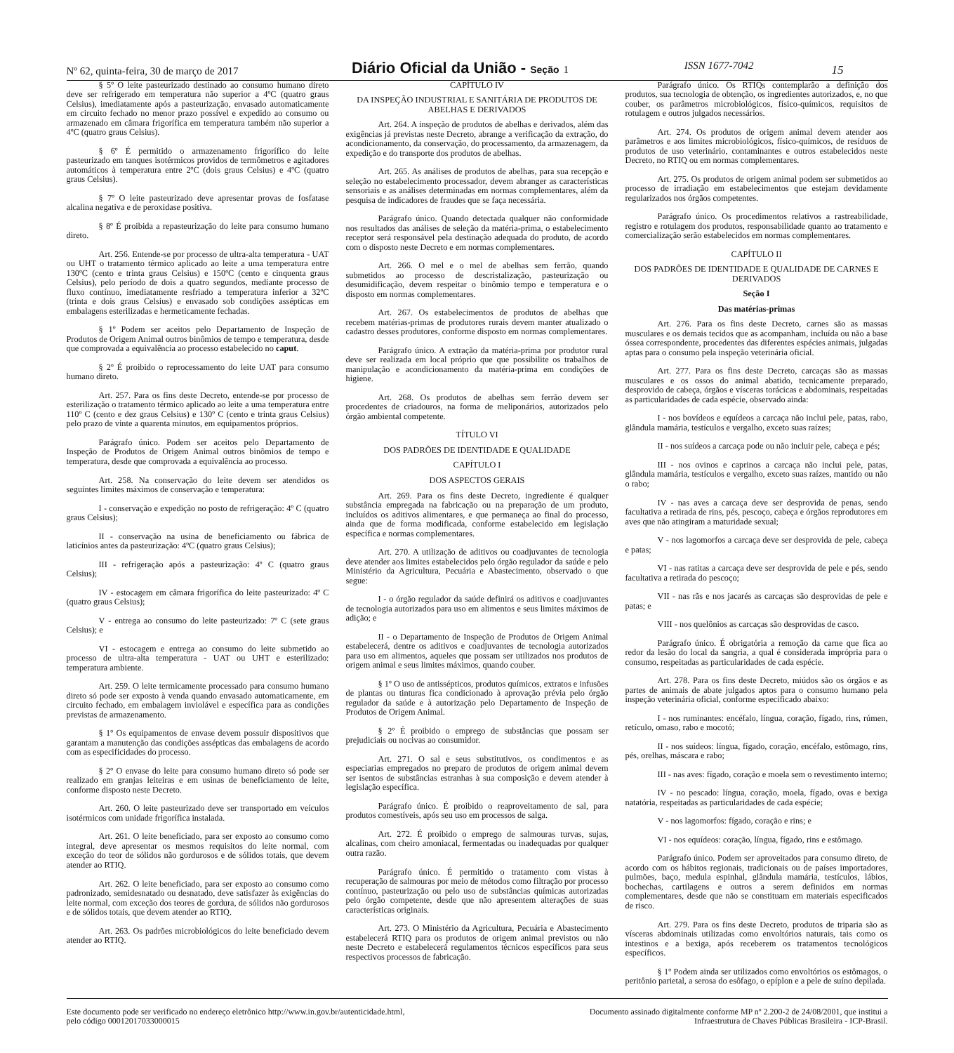Nº 62, quinta-feira, 30 de março de 2017
Diário Oficial da União - Seção 1
ISSN 1677-7042
15
§ 5º O leite pasteurizado destinado ao consumo humano direto deve ser refrigerado em temperatura não superior a 4ºC (quatro graus Celsius), imediatamente após a pasteurização, envasado automaticamente em circuito fechado no menor prazo possível e expedido ao consumo ou armazenado em câmara frigorífica em temperatura também não superior a 4ºC (quatro graus Celsius).
§ 6º É permitido o armazenamento frigorífico do leite pasteurizado em tanques isotérmicos providos de termômetros e agitadores automáticos à temperatura entre 2ºC (dois graus Celsius) e 4ºC (quatro graus Celsius).
§ 7º O leite pasteurizado deve apresentar provas de fosfatase alcalina negativa e de peroxidase positiva.
§ 8º É proibida a repasteurização do leite para consumo humano direto.
Art. 256. Entende-se por processo de ultra-alta temperatura - UAT ou UHT o tratamento térmico aplicado ao leite a uma temperatura entre 130ºC (cento e trinta graus Celsius) e 150ºC (cento e cinquenta graus Celsius), pelo período de dois a quatro segundos, mediante processo de fluxo contínuo, imediatamente resfriado a temperatura inferior a 32ºC (trinta e dois graus Celsius) e envasado sob condições assépticas em embalagens esterilizadas e hermeticamente fechadas.
§ 1º Podem ser aceitos pelo Departamento de Inspeção de Produtos de Origem Animal outros binômios de tempo e temperatura, desde que comprovada a equivalência ao processo estabelecido no caput.
§ 2º É proibido o reprocessamento do leite UAT para consumo humano direto.
Art. 257. Para os fins deste Decreto, entende-se por processo de esterilização o tratamento térmico aplicado ao leite a uma temperatura entre 110º C (cento e dez graus Celsius) e 130º C (cento e trinta graus Celsius) pelo prazo de vinte a quarenta minutos, em equipamentos próprios.
Parágrafo único. Podem ser aceitos pelo Departamento de Inspeção de Produtos de Origem Animal outros binômios de tempo e temperatura, desde que comprovada a equivalência ao processo.
Art. 258. Na conservação do leite devem ser atendidos os seguintes limites máximos de conservação e temperatura:
I - conservação e expedição no posto de refrigeração: 4º C (quatro graus Celsius);
II - conservação na usina de beneficiamento ou fábrica de laticínios antes da pasteurização: 4ºC (quatro graus Celsius);
III - refrigeração após a pasteurização: 4º C (quatro graus Celsius);
IV - estocagem em câmara frigorífica do leite pasteurizado: 4º C (quatro graus Celsius);
V - entrega ao consumo do leite pasteurizado: 7º C (sete graus Celsius); e
VI - estocagem e entrega ao consumo do leite submetido ao processo de ultra-alta temperatura - UAT ou UHT e esterilizado: temperatura ambiente.
Art. 259. O leite termicamente processado para consumo humano direto só pode ser exposto à venda quando envasado automaticamente, em circuito fechado, em embalagem inviolável e específica para as condições previstas de armazenamento.
§ 1º Os equipamentos de envase devem possuir dispositivos que garantam a manutenção das condições assépticas das embalagens de acordo com as especificidades do processo.
§ 2º O envase do leite para consumo humano direto só pode ser realizado em granjas leiteiras e em usinas de beneficiamento de leite, conforme disposto neste Decreto.
Art. 260. O leite pasteurizado deve ser transportado em veículos isotérmicos com unidade frigorífica instalada.
Art. 261. O leite beneficiado, para ser exposto ao consumo como integral, deve apresentar os mesmos requisitos do leite normal, com exceção do teor de sólidos não gordurosos e de sólidos totais, que devem atender ao RTIQ.
Art. 262. O leite beneficiado, para ser exposto ao consumo como padronizado, semidesnatado ou desnatado, deve satisfazer às exigências do leite normal, com exceção dos teores de gordura, de sólidos não gordurosos e de sólidos totais, que devem atender ao RTIQ.
Art. 263. Os padrões microbiológicos do leite beneficiado devem atender ao RTIQ.
CAPÍTULO IV
DA INSPEÇÃO INDUSTRIAL E SANITÁRIA DE PRODUTOS DE ABELHAS E DERIVADOS
Art. 264. A inspeção de produtos de abelhas e derivados, além das exigências já previstas neste Decreto, abrange a verificação da extração, do acondicionamento, da conservação, do processamento, da armazenagem, da expedição e do transporte dos produtos de abelhas.
Art. 265. As análises de produtos de abelhas, para sua recepção e seleção no estabelecimento processador, devem abranger as características sensoriais e as análises determinadas em normas complementares, além da pesquisa de indicadores de fraudes que se faça necessária.
Parágrafo único. Quando detectada qualquer não conformidade nos resultados das análises de seleção da matéria-prima, o estabelecimento receptor será responsável pela destinação adequada do produto, de acordo com o disposto neste Decreto e em normas complementares.
Art. 266. O mel e o mel de abelhas sem ferrão, quando submetidos ao processo de descristalização, pasteurização ou desumidificação, devem respeitar o binômio tempo e temperatura e o disposto em normas complementares.
Art. 267. Os estabelecimentos de produtos de abelhas que recebem matérias-primas de produtores rurais devem manter atualizado o cadastro desses produtores, conforme disposto em normas complementares.
Parágrafo único. A extração da matéria-prima por produtor rural deve ser realizada em local próprio que que possibilite os trabalhos de manipulação e acondicionamento da matéria-prima em condições de higiene.
Art. 268. Os produtos de abelhas sem ferrão devem ser procedentes de criadouros, na forma de meliponários, autorizados pelo órgão ambiental competente.
TÍTULO VI
DOS PADRÕES DE IDENTIDADE E QUALIDADE
CAPÍTULO I
DOS ASPECTOS GERAIS
Art. 269. Para os fins deste Decreto, ingrediente é qualquer substância empregada na fabricação ou na preparação de um produto, incluídos os aditivos alimentares, e que permaneça ao final do processo, ainda que de forma modificada, conforme estabelecido em legislação específica e normas complementares.
Art. 270. A utilização de aditivos ou coadjuvantes de tecnologia deve atender aos limites estabelecidos pelo órgão regulador da saúde e pelo Ministério da Agricultura, Pecuária e Abastecimento, observado o que segue:
I - o órgão regulador da saúde definirá os aditivos e coadjuvantes de tecnologia autorizados para uso em alimentos e seus limites máximos de adição; e
II - o Departamento de Inspeção de Produtos de Origem Animal estabelecerá, dentre os aditivos e coadjuvantes de tecnologia autorizados para uso em alimentos, aqueles que possam ser utilizados nos produtos de origem animal e seus limites máximos, quando couber.
§ 1º O uso de antissépticos, produtos químicos, extratos e infusões de plantas ou tinturas fica condicionado à aprovação prévia pelo órgão regulador da saúde e à autorização pelo Departamento de Inspeção de Produtos de Origem Animal.
§ 2º É proibido o emprego de substâncias que possam ser prejudiciais ou nocivas ao consumidor.
Art. 271. O sal e seus substitutivos, os condimentos e as especiarias empregados no preparo de produtos de origem animal devem ser isentos de substâncias estranhas à sua composição e devem atender à legislação específica.
Parágrafo único. É proibido o reaproveitamento de sal, para produtos comestíveis, após seu uso em processos de salga.
Art. 272. É proibido o emprego de salmouras turvas, sujas, alcalinas, com cheiro amoniacal, fermentadas ou inadequadas por qualquer outra razão.
Parágrafo único. É permitido o tratamento com vistas à recuperação de salmouras por meio de métodos como filtração por processo contínuo, pasteurização ou pelo uso de substâncias químicas autorizadas pelo órgão competente, desde que não apresentem alterações de suas características originais.
Art. 273. O Ministério da Agricultura, Pecuária e Abastecimento estabelecerá RTIQ para os produtos de origem animal previstos ou não neste Decreto e estabelecerá regulamentos técnicos específicos para seus respectivos processos de fabricação.
Parágrafo único. Os RTIQs contemplarão a definição dos produtos, sua tecnologia de obtenção, os ingredientes autorizados, e, no que couber, os parâmetros microbiológicos, físico-químicos, requisitos de rotulagem e outros julgados necessários.
Art. 274. Os produtos de origem animal devem atender aos parâmetros e aos limites microbiológicos, físico-químicos, de resíduos de produtos de uso veterinário, contaminantes e outros estabelecidos neste Decreto, no RTIQ ou em normas complementares.
Art. 275. Os produtos de origem animal podem ser submetidos ao processo de irradiação em estabelecimentos que estejam devidamente regularizados nos órgãos competentes.
Parágrafo único. Os procedimentos relativos a rastreabilidade, registro e rotulagem dos produtos, responsabilidade quanto ao tratamento e comercialização serão estabelecidos em normas complementares.
CAPÍTULO II
DOS PADRÕES DE IDENTIDADE E QUALIDADE DE CARNES E DERIVADOS
Seção I
Das matérias-primas
Art. 276. Para os fins deste Decreto, carnes são as massas musculares e os demais tecidos que as acompanham, incluída ou não a base óssea correspondente, procedentes das diferentes espécies animais, julgadas aptas para o consumo pela inspeção veterinária oficial.
Art. 277. Para os fins deste Decreto, carcaças são as massas musculares e os ossos do animal abatido, tecnicamente preparado, desprovido de cabeça, órgãos e vísceras torácicas e abdominais, respeitadas as particularidades de cada espécie, observado ainda:
I - nos bovídeos e equídeos a carcaça não inclui pele, patas, rabo, glândula mamária, testículos e vergalho, exceto suas raízes;
II - nos suídeos a carcaça pode ou não incluir pele, cabeça e pés;
III - nos ovinos e caprinos a carcaça não inclui pele, patas, glândula mamária, testículos e vergalho, exceto suas raízes, mantido ou não o rabo;
IV - nas aves a carcaça deve ser desprovida de penas, sendo facultativa a retirada de rins, pés, pescoço, cabeça e órgãos reprodutores em aves que não atingiram a maturidade sexual;
V - nos lagomorfos a carcaça deve ser desprovida de pele, cabeça e patas;
VI - nas ratitas a carcaça deve ser desprovida de pele e pés, sendo facultativa a retirada do pescoço;
VII - nas rãs e nos jacarés as carcaças são desprovidas de pele e patas; e
VIII - nos quelônios as carcaças são desprovidas de casco.
Parágrafo único. É obrigatória a remoção da carne que fica ao redor da lesão do local da sangria, a qual é considerada imprópria para o consumo, respeitadas as particularidades de cada espécie.
Art. 278. Para os fins deste Decreto, miúdos são os órgãos e as partes de animais de abate julgados aptos para o consumo humano pela inspeção veterinária oficial, conforme especificado abaixo:
I - nos ruminantes: encéfalo, língua, coração, fígado, rins, rúmen, retículo, omaso, rabo e mocotó;
II - nos suídeos: língua, fígado, coração, encéfalo, estômago, rins, pés, orelhas, máscara e rabo;
III - nas aves: fígado, coração e moela sem o revestimento interno;
IV - no pescado: língua, coração, moela, fígado, ovas e bexiga natatória, respeitadas as particularidades de cada espécie;
V - nos lagomorfos: fígado, coração e rins; e
VI - nos equídeos: coração, língua, fígado, rins e estômago.
Parágrafo único. Podem ser aproveitados para consumo direto, de acordo com os hábitos regionais, tradicionais ou de países importadores, pulmões, baço, medula espinhal, glândula mamária, testículos, lábios, bochechas, cartilagens e outros a serem definidos em normas complementares, desde que não se constituam em materiais especificados de risco.
Art. 279. Para os fins deste Decreto, produtos de triparia são as vísceras abdominais utilizadas como envoltórios naturais, tais como os intestinos e a bexiga, após receberem os tratamentos tecnológicos específicos.
§ 1º Podem ainda ser utilizados como envoltórios os estômagos, o peritônio parietal, a serosa do esôfago, o epíplon e a pele de suíno depilada.
Este documento pode ser verificado no endereço eletrônico http://www.in.gov.br/autenticidade.html,
pelo código 00012017033000015
Documento assinado digitalmente conforme MP nº 2.200-2 de 24/08/2001, que institui a
Infraestrutura de Chaves Públicas Brasileira - ICP-Brasil.